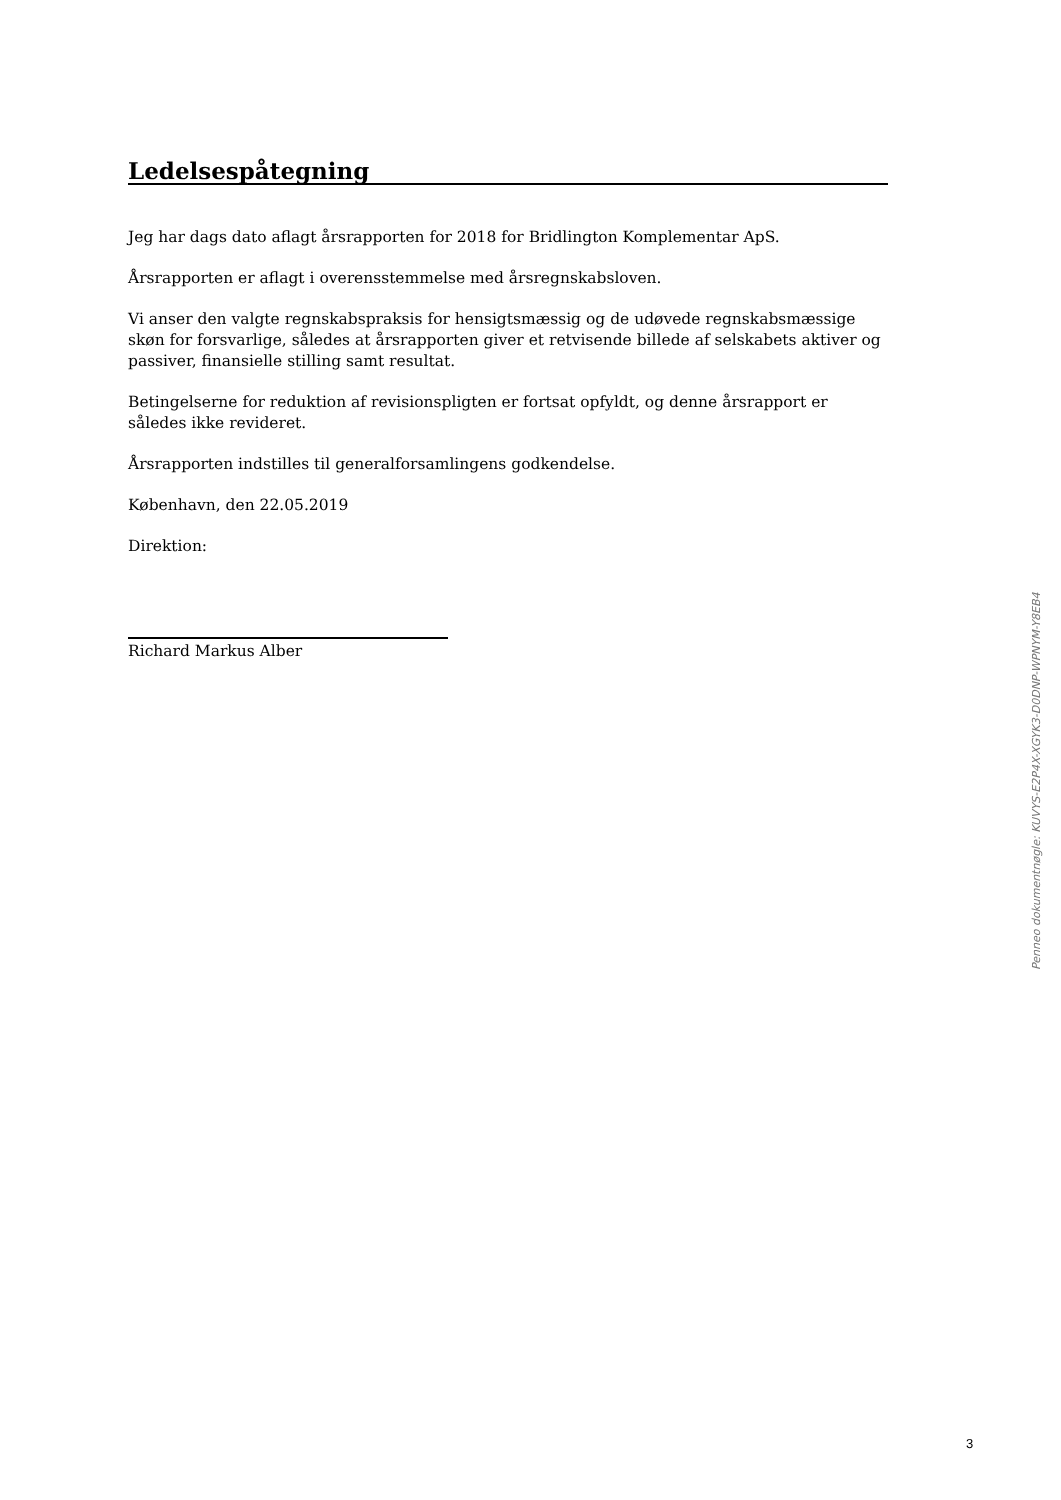Ledelsespåtegning
Jeg har dags dato aflagt årsrapporten for 2018 for Bridlington Komplementar ApS.
Årsrapporten er aflagt i overensstemmelse med årsregnskabsloven.
Vi anser den valgte regnskabspraksis for hensigtsmæssig og de udøvede regnskabsmæssige skøn for forsvarlige, således at årsrapporten giver et retvisende billede af selskabets aktiver og passiver, finansielle stilling samt resultat.
Betingelserne for reduktion af revisionspligten er fortsat opfyldt, og denne årsrapport er således ikke revideret.
Årsrapporten indstilles til generalforsamlingens godkendelse.
København, den 22.05.2019
Direktion:
Richard Markus Alber
Penneo dokumentnøgle: KUVYS-E2P4X-XGYK3-D0DNP-WPNYM-Y8EB4
3